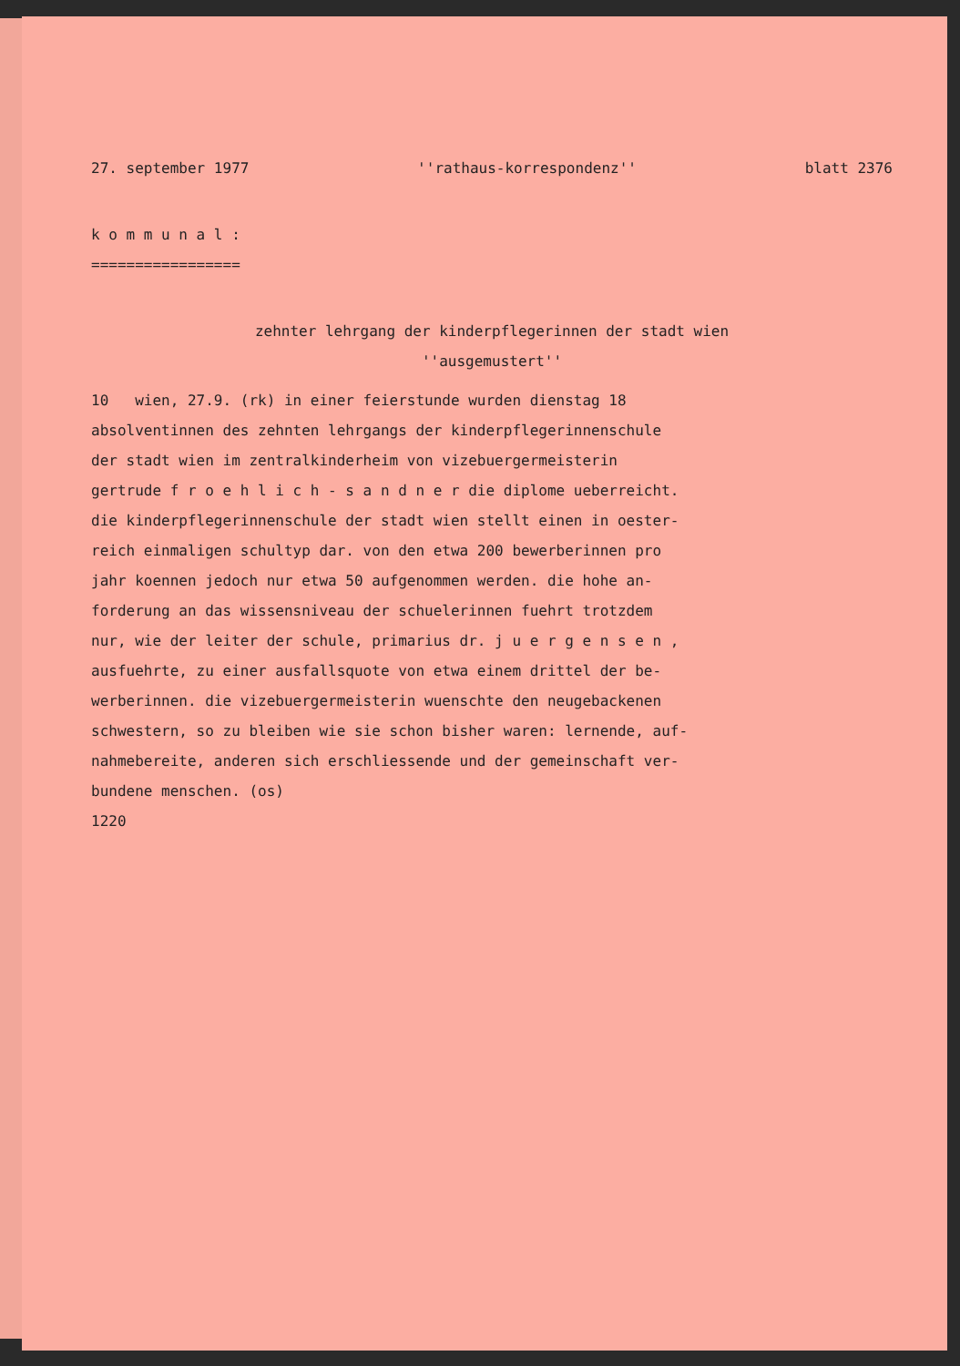27. september 1977 ''rathaus-korrespondenz'' blatt 2376
k o m m u n a l :
=================
zehnter lehrgang der kinderpflegerinnen der stadt wien
''ausgemustert''
10 wien, 27.9. (rk) in einer feierstunde wurden dienstag 18
absolventinnen des zehnten lehrgangs der kinderpflegerinnenschule
der stadt wien im zentralkinderheim von vizebuergermeisterin
gertrude f r o e h l i c h - s a n d n e r die diplome ueberreicht.
die kinderpflegerinnenschule der stadt wien stellt einen in oester-
reich einmaligen schultyp dar. von den etwa 200 bewerberinnen pro
jahr koennen jedoch nur etwa 50 aufgenommen werden. die hohe an-
forderung an das wissensniveau der schuelerinnen fuehrt trotzdem
nur, wie der leiter der schule, primarius dr. j u e r g e n s e n ,
ausfuehrte, zu einer ausfallsquote von etwa einem drittel der be-
werberinnen. die vizebuergermeisterin wuenschte den neugebackenen
schwestern, so zu bleiben wie sie schon bisher waren: lernende, auf-
nahmebereite, anderen sich erschliessende und der gemeinschaft ver-
bundene menschen. (os)
1220